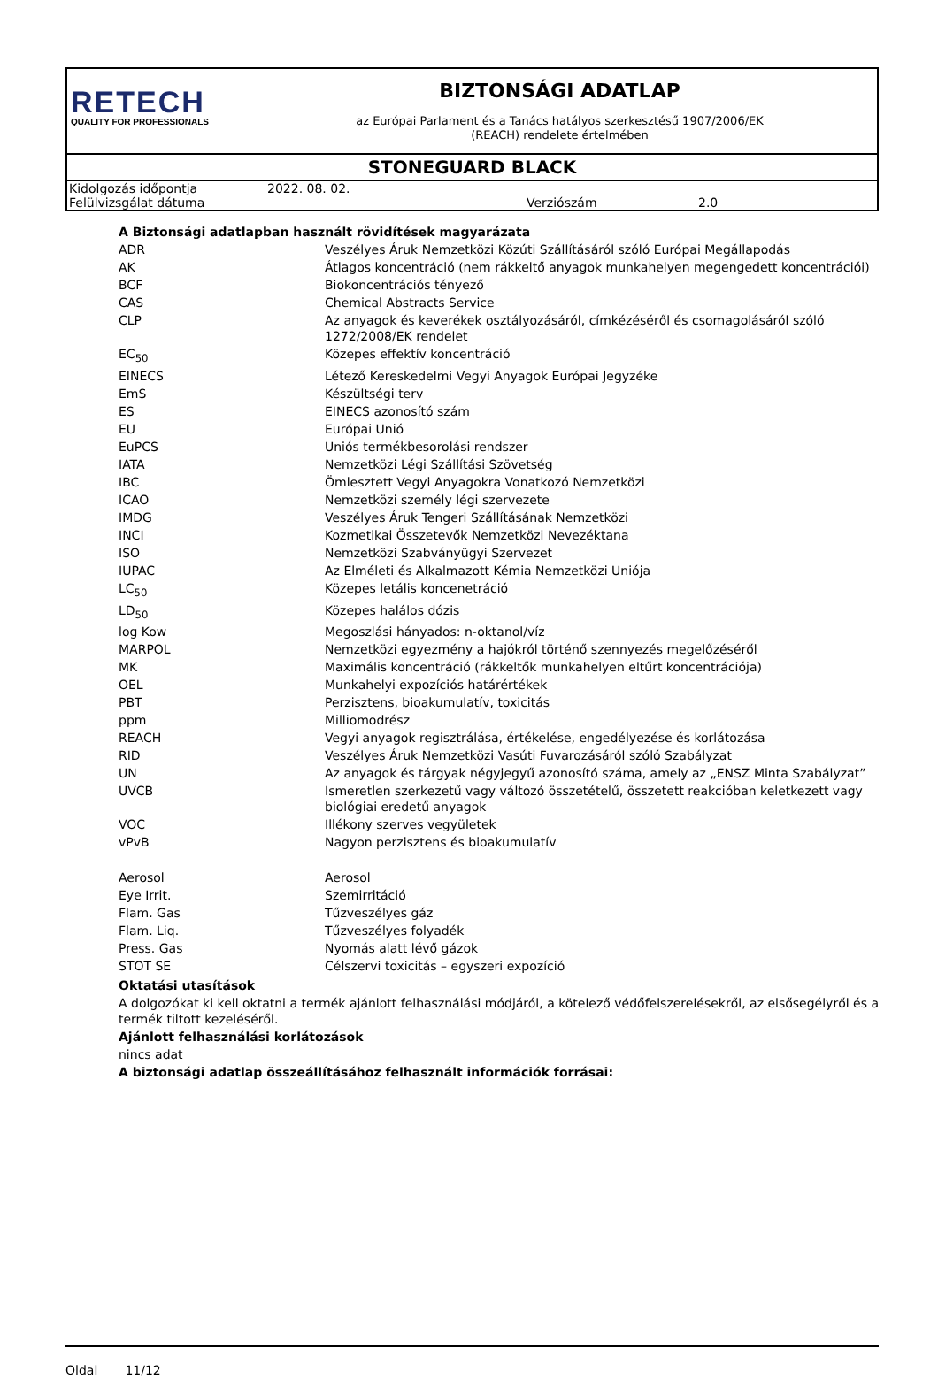RETECH
QUALITY FOR PROFESSIONALS
BIZTONSÁGI ADATLAP
az Európai Parlament és a Tanács hatályos szerkesztésű 1907/2006/EK
(REACH) rendelete értelmében
STONEGUARD BLACK
| Kidolgozás időpontja | 2022. 08. 02. | | |
| Felülvizsgálat dátuma | | Verziószám | 2.0 |
A Biztonsági adatlapban használt rövidítések magyarázata
| ADR | Veszélyes Áruk Nemzetközi Közúti Szállításáról szóló Európai Megállapodás |
| AK | Átlagos koncentráció (nem rákkeltő anyagok munkahelyen megengedett koncentrációi) |
| BCF | Biokoncentrációs tényező |
| CAS | Chemical Abstracts Service |
| CLP | Az anyagok és keverékek osztályozásáról, címkézéséről és csomagolásáról szóló 1272/2008/EK rendelet |
| EC<sub>50</sub> | Közepes effektív koncentráció |
| EINECS | Létező Kereskedelmi Vegyi Anyagok Európai Jegyzéke |
| EmS | Készültségi terv |
| ES | EINECS azonosító szám |
| EU | Európai Unió |
| EuPCS | Uniós termékbesorolási rendszer |
| IATA | Nemzetközi Légi Szállítási Szövetség |
| IBC | Ömlesztett Vegyi Anyagokra Vonatkozó Nemzetközi |
| ICAO | Nemzetközi személy légi szervezete |
| IMDG | Veszélyes Áruk Tengeri Szállításának Nemzetközi |
| INCI | Kozmetikai Összetevők Nemzetközi Nevezéktana |
| ISO | Nemzetközi Szabványügyi Szervezet |
| IUPAC | Az Elméleti és Alkalmazott Kémia Nemzetközi Uniója |
| LC<sub>50</sub> | Közepes letális koncenetráció |
| LD<sub>50</sub> | Közepes halálos dózis |
| log Kow | Megoszlási hányados: n-oktanol/víz |
| MARPOL | Nemzetközi egyezmény a hajókról történő szennyezés megelőzéséről |
| MK | Maximális koncentráció (rákkeltők munkahelyen eltűrt koncentrációja) |
| OEL | Munkahelyi expozíciós határértékek |
| PBT | Perzisztens, bioakumulatív, toxicitás |
| ppm | Milliomodrész |
| REACH | Vegyi anyagok regisztrálása, értékelése, engedélyezése és korlátozása |
| RID | Veszélyes Áruk Nemzetközi Vasúti Fuvarozásáról szóló Szabályzat |
| UN | Az anyagok és tárgyak négyjegyű azonosító száma, amely az „ENSZ Minta Szabályzat” |
| UVCB | Ismeretlen szerkezetű vagy változó összetételű, összetett reakcióban keletkezett vagy biológiai eredetű anyagok |
| VOC | Illékony szerves vegyületek |
| vPvB | Nagyon perzisztens és bioakumulatív |
| Aerosol | Aerosol |
| Eye Irrit. | Szemirritáció |
| Flam. Gas | Tűzveszélyes gáz |
| Flam. Liq. | Tűzveszélyes folyadék |
| Press. Gas | Nyomás alatt lévő gázok |
| STOT SE | Célszervi toxicitás – egyszeri expozíció |
Oktatási utasítások
A dolgozókat ki kell oktatni a termék ajánlott felhasználási módjáról, a kötelező védőfelszerelésekről, az elsősegélyről és a termék tiltott kezeléséről.
Ajánlott felhasználási korlátozások
nincs adat
A biztonsági adatlap összeállításához felhasznált információk forrásai:
Oldal 11/12